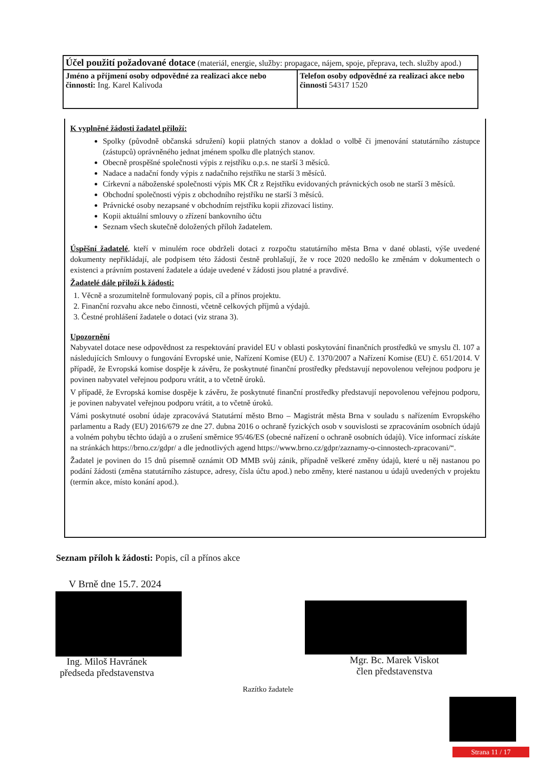| Účel použití požadované dotace (materiál, energie, služby: propagace, nájem, spoje, přeprava, tech. služby apod.) | |
| Jméno a příjmení osoby odpovědné za realizaci akce nebo činnosti: Ing. Karel Kalivoda | Telefon osoby odpovědné za realizaci akce nebo činnosti 54317 1520 |
K vyplněné žádosti žadatel přiloží:
Spolky (původně občanská sdružení) kopii platných stanov a doklad o volbě či jmenování statutárního zástupce (zástupců) oprávněného jednat jménem spolku dle platných stanov.
Obecně prospěšné společnosti výpis z rejstříku o.p.s. ne starší 3 měsíců.
Nadace a nadační fondy výpis z nadačního rejstříku ne starší 3 měsíců.
Církevní a náboženské společnosti výpis MK ČR z Rejstříku evidovaných právnických osob ne starší 3 měsíců.
Obchodní společnosti výpis z obchodního rejstříku ne starší 3 měsíců.
Právnické osoby nezapsané v obchodním rejstříku kopii zřizovací listiny.
Kopii aktuální smlouvy o zřízení bankovního účtu
Seznam všech skutečně doložených příloh žadatelem.
Úspěšní žadatelé, kteří v minulém roce obdrželi dotaci z rozpočtu statutárního města Brna v dané oblasti, výše uvedené dokumenty nepřikládají, ale podpisem této žádosti čestně prohlašují, že v roce 2020 nedošlo ke změnám v dokumentech o existenci a právním postavení žadatele a údaje uvedené v žádosti jsou platné a pravdivé.
Žadatelé dále přiloží k žádosti:
1. Věcně a srozumitelně formulovaný popis, cíl a přínos projektu.
2. Finanční rozvahu akce nebo činnosti, včetně celkových příjmů a výdajů.
3. Čestné prohlášení žadatele o dotaci (viz strana 3).
Upozornění
Nabyvatel dotace nese odpovědnost za respektování pravidel EU v oblasti poskytování finančních prostředků ve smyslu čl. 107 a následujících Smlouvy o fungování Evropské unie, Nařízení Komise (EU) č. 1370/2007 a Nařízení Komise (EU) č. 651/2014. V případě, že Evropská komise dospěje k závěru, že poskytnuté finanční prostředky představují nepovolenou veřejnou podporu je povinen nabyvatel veřejnou podporu vrátit, a to včetně úroků.
V případě, že Evropská komise dospěje k závěru, že poskytnuté finanční prostředky představují nepovolenou veřejnou podporu, je povinen nabyvatel veřejnou podporu vrátit, a to včetně úroků.
Vámi poskytnuté osobní údaje zpracovává Statutární město Brno – Magistrát města Brna v souladu s nařízením Evropského parlamentu a Rady (EU) 2016/679 ze dne 27. dubna 2016 o ochraně fyzických osob v souvislosti se zpracováním osobních údajů a volném pohybu těchto údajů a o zrušení směrnice 95/46/ES (obecné nařízení o ochraně osobních údajů). Více informací získáte na stránkách https://brno.cz/gdpr/ a dle jednotlivých agend https://www.brno.cz/gdpr/zaznamy-o-cinnostech-zpracovani/“.
Žadatel je povinen do 15 dnů písemně oznámit OD MMB svůj zánik, případně veškeré změny údajů, které u něj nastanou po podání žádosti (změna statutárního zástupce, adresy, čísla účtu apod.) nebo změny, které nastanou u údajů uvedených v projektu (termín akce, místo konání apod.).
Seznam příloh k žádosti: Popis, cíl a přínos akce
V Brně dne 15.7. 2024
Ing. Miloš Havránek
předseda představenstva
Mgr. Bc. Marek Viskot
člen představenstva
Razítko žadatele
Strana 11 / 17